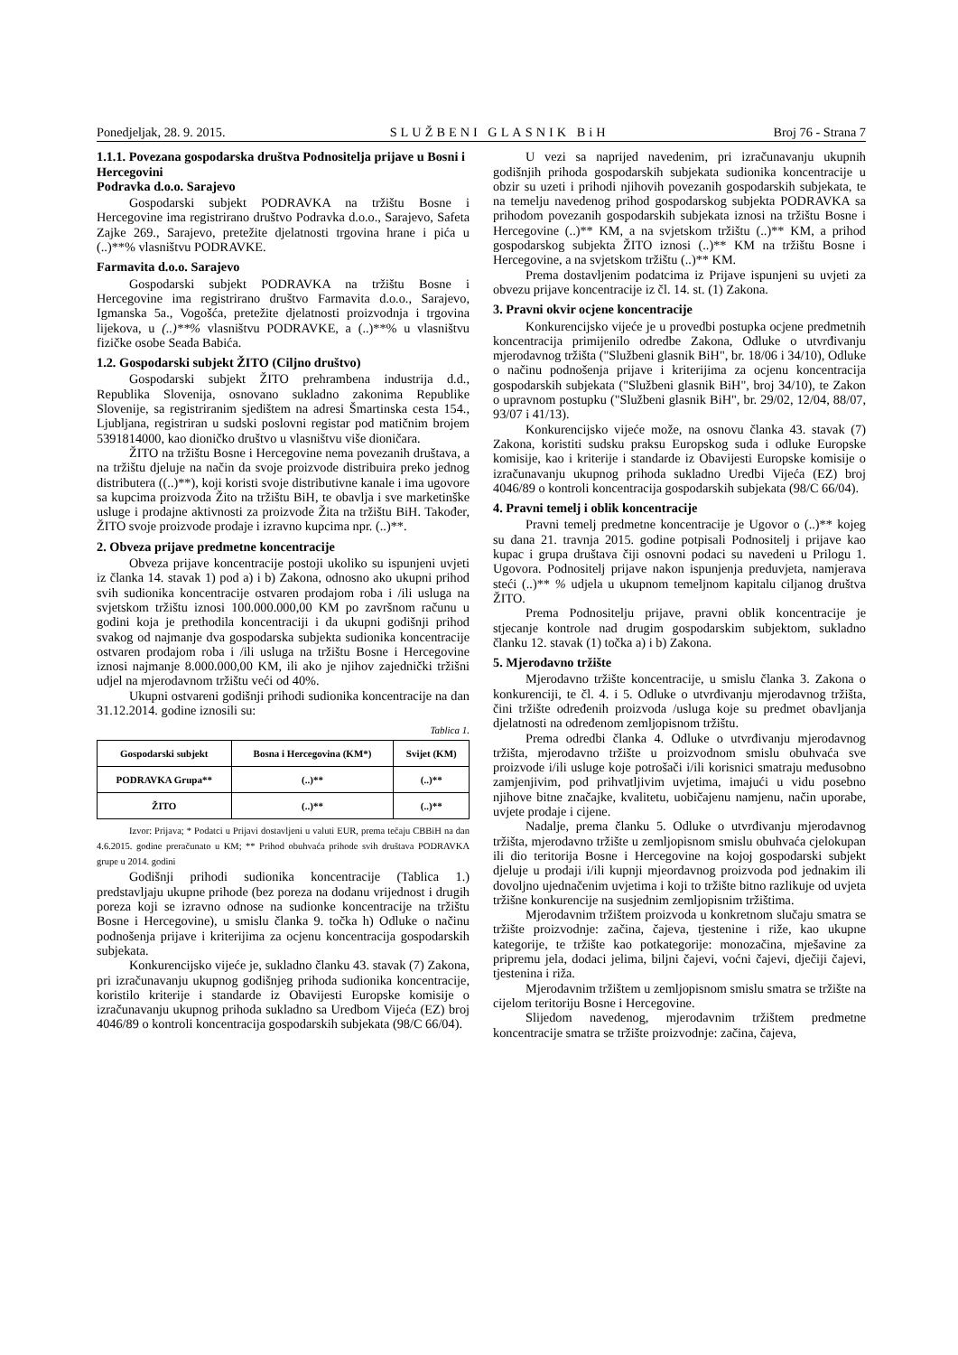Ponedjeljak, 28. 9. 2015. SLUŽBENI GLASNIK BiH Broj 76 - Strana 7
1.1.1. Povezana gospodarska društva Podnositelja prijave u Bosni i Hercegovini
Podravka d.o.o. Sarajevo
Gospodarski subjekt PODRAVKA na tržištu Bosne i Hercegovine ima registrirano društvo Podravka d.o.o., Sarajevo, Safeta Zajke 269., Sarajevo, pretežite djelatnosti trgovina hrane i pića u (..)**% vlasništvu PODRAVKE.
Farmavita d.o.o. Sarajevo
Gospodarski subjekt PODRAVKA na tržištu Bosne i Hercegovine ima registrirano društvo Farmavita d.o.o., Sarajevo, Igmanska 5a., Vogošća, pretežite djelatnosti proizvodnja i trgovina lijekova, u (..)**% vlasništvu PODRAVKE, a (..)**% u vlasništvu fizičke osobe Seada Babića.
1.2. Gospodarski subjekt ŽITO (Ciljno društvo)
Gospodarski subjekt ŽITO prehrambena industrija d.d., Republika Slovenija, osnovano sukladno zakonima Republike Slovenije, sa registriranim sjedištem na adresi Šmartinska cesta 154., Ljubljana, registriran u sudski poslovni registar pod matičnim brojem 5391814000, kao dioničko društvo u vlasništvu više dioničara.
ŽITO na tržištu Bosne i Hercegovine nema povezanih društava, a na tržištu djeluje na način da svoje proizvode distribuira preko jednog distributera ((..)**), koji koristi svoje distributivne kanale i ima ugovore sa kupcima proizvoda Žito na tržištu BiH, te obavlja i sve marketinške usluge i prodajne aktivnosti za proizvode Žita na tržištu BiH. Također, ŽITO svoje proizvode prodaje i izravno kupcima npr. (..)**.
2. Obveza prijave predmetne koncentracije
Obveza prijave koncentracije postoji ukoliko su ispunjeni uvjeti iz članka 14. stavak 1) pod a) i b) Zakona, odnosno ako ukupni prihod svih sudionika koncentracije ostvaren prodajom roba i /ili usluga na svjetskom tržištu iznosi 100.000.000,00 KM po završnom računu u godini koja je prethodila koncentraciji i da ukupni godišnji prihod svakog od najmanje dva gospodarska subjekta sudionika koncentracije ostvaren prodajom roba i /ili usluga na tržištu Bosne i Hercegovine iznosi najmanje 8.000.000,00 KM, ili ako je njihov zajednički tržišni udjel na mjerodavnom tržištu veći od 40%.
Ukupni ostvareni godišnji prihodi sudionika koncentracije na dan 31.12.2014. godine iznosili su:
Tablica 1.
| Gospodarski subjekt | Bosna i Hercegovina (KM*) | Svijet (KM) |
| --- | --- | --- |
| PODRAVKA Grupa** | (..)** | (..)** |
| ŽITO | (..)** | (..)** |
Izvor: Prijava; * Podatci u Prijavi dostavljeni u valuti EUR, prema tečaju CBBiH na dan 4.6.2015. godine preračunato u KM; ** Prihod obuhvaća prihode svih društava PODRAVKA grupe u 2014. godini
Godišnji prihodi sudionika koncentracije (Tablica 1.) predstavljaju ukupne prihode (bez poreza na dodanu vrijednost i drugih poreza koji se izravno odnose na sudionke koncentracije na tržištu Bosne i Hercegovine), u smislu članka 9. točka h) Odluke o načinu podnošenja prijave i kriterijima za ocjenu koncentracija gospodarskih subjekata.
Konkurencijsko vijeće je, sukladno članku 43. stavak (7) Zakona, pri izračunavanju ukupnog godišnjeg prihoda sudionika koncentracije, koristilo kriterije i standarde iz Obavijesti Europske komisije o izračunavanju ukupnog prihoda sukladno sa Uredbom Vijeća (EZ) broj 4046/89 o kontroli koncentracija gospodarskih subjekata (98/C 66/04).
U vezi sa naprijed navedenim, pri izračunavanju ukupnih godišnjih prihoda gospodarskih subjekata sudionika koncentracije u obzir su uzeti i prihodi njihovih povezanih gospodarskih subjekata, te na temelju navedenog prihod gospodarskog subjekta PODRAVKA sa prihodom povezanih gospodarskih subjekata iznosi na tržištu Bosne i Hercegovine (..)** KM, a na svjetskom tržištu (..)** KM, a prihod gospodarskog subjekta ŽITO iznosi (..)** KM na tržištu Bosne i Hercegovine, a na svjetskom tržištu (..)** KM.
Prema dostavljenim podatcima iz Prijave ispunjeni su uvjeti za obvezu prijave koncentracije iz čl. 14. st. (1) Zakona.
3. Pravni okvir ocjene koncentracije
Konkurencijsko vijeće je u provedbi postupka ocjene predmetnih koncentracija primijenilo odredbe Zakona, Odluke o utvrđivanju mjerodavnog tržišta ("Službeni glasnik BiH", br. 18/06 i 34/10), Odluke o načinu podnošenja prijave i kriterijima za ocjenu koncentracija gospodarskih subjekata ("Službeni glasnik BiH", broj 34/10), te Zakon o upravnom postupku ("Službeni glasnik BiH", br. 29/02, 12/04, 88/07, 93/07 i 41/13).
Konkurencijsko vijeće može, na osnovu članka 43. stavak (7) Zakona, koristiti sudsku praksu Europskog suda i odluke Europske komisije, kao i kriterije i standarde iz Obavijesti Europske komisije o izračunavanju ukupnog prihoda sukladno Uredbi Vijeća (EZ) broj 4046/89 o kontroli koncentracija gospodarskih subjekata (98/C 66/04).
4. Pravni temelj i oblik koncentracije
Pravni temelj predmetne koncentracije je Ugovor o (..)** kojeg su dana 21. travnja 2015. godine potpisali Podnositelj i prijave kao kupac i grupa društava čiji osnovni podaci su navedeni u Prilogu 1. Ugovora. Podnositelj prijave nakon ispunjenja preduvjeta, namjerava steći (..)** % udjela u ukupnom temeljnom kapitalu ciljanog društva ŽITO.
Prema Podnositelju prijave, pravni oblik koncentracije je stjecanje kontrole nad drugim gospodarskim subjektom, sukladno članku 12. stavak (1) točka a) i b) Zakona.
5. Mjerodavno tržište
Mjerodavno tržište koncentracije, u smislu članka 3. Zakona o konkurenciji, te čl. 4. i 5. Odluke o utvrđivanju mjerodavnog tržišta, čini tržište određenih proizvoda /usluga koje su predmet obavljanja djelatnosti na određenom zemljopisnom tržištu.
Prema odredbi članka 4. Odluke o utvrđivanju mjerodavnog tržišta, mjerodavno tržište u proizvodnom smislu obuhvaća sve proizvode i/ili usluge koje potrošači i/ili korisnici smatraju međusobno zamjenjivim, pod prihvatljivim uvjetima, imajući u vidu posebno njihove bitne značajke, kvalitetu, uobičajenu namjenu, način uporabe, uvjete prodaje i cijene.
Nadalje, prema članku 5. Odluke o utvrđivanju mjerodavnog tržišta, mjerodavno tržište u zemljopisnom smislu obuhvaća cjelokupan ili dio teritorija Bosne i Hercegovine na kojoj gospodarski subjekt djeluje u prodaji i/ili kupnji mjeordavnog proizvoda pod jednakim ili dovoljno ujednačenim uvjetima i koji to tržište bitno razlikuje od uvjeta tržišne konkurencije na susjednim zemljopisnim tržištima.
Mjerodavnim tržištem proizvoda u konkretnom slučaju smatra se tržište proizvodnje: začina, čajeva, tjestenine i riže, kao ukupne kategorije, te tržište kao potkategorije: monozačina, mješavine za pripremu jela, dodaci jelima, biljni čajevi, voćni čajevi, dječiji čajevi, tjestenina i riža.
Mjerodavnim tržištem u zemljopisnom smislu smatra se tržište na cijelom teritoriju Bosne i Hercegovine.
Slijedom navedenog, mjerodavnim tržištem predmetne koncentracije smatra se tržište proizvodnje: začina, čajeva,